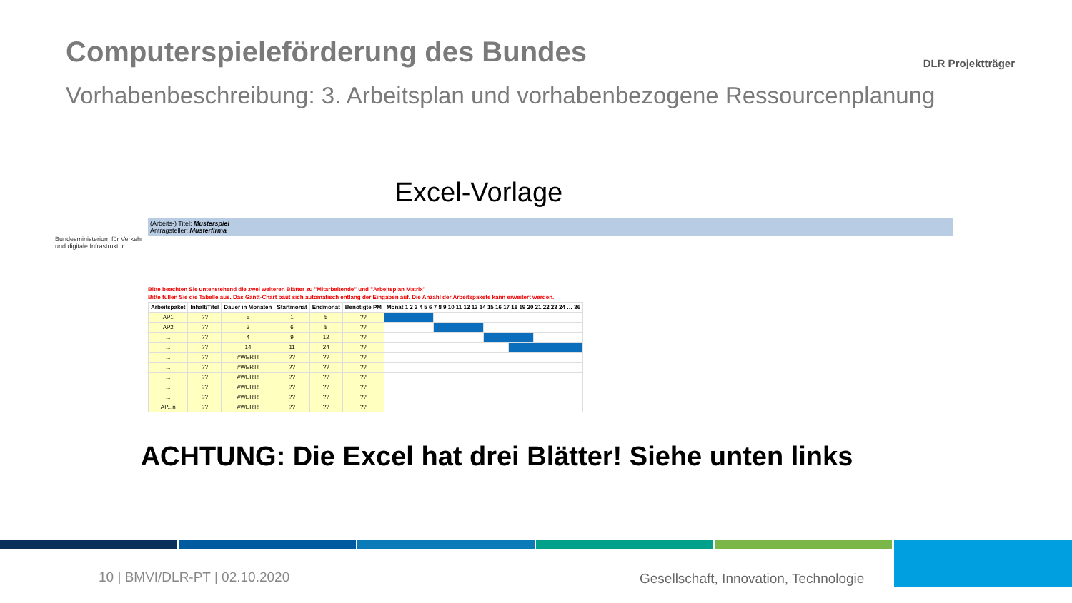Computerspieleförderung des Bundes
DLR Projektträger
Vorhabenbeschreibung: 3. Arbeitsplan und vorhabenbezogene Ressourcenplanung
Excel-Vorlage
Bundesministerium für Verkehr und digitale Infrastruktur
(Arbeits-) Titel: Musterspiel
Antragsteller: Musterfirma
Bitte beachten Sie untenstehend die zwei weiteren Blätter zu "Mitarbeitende" und "Arbeitsplan Matrix"
Bitte füllen Sie die Tabelle aus. Das Gantt-Chart baut sich automatisch entlang der Eingaben auf. Die Anzahl der Arbeitspakete kann erweitert werden.
| Arbeitspaket | Inhalt/Titel | Dauer in Monaten | Startmonat | Endmonat | Benötigte PM | Monat 1 2 3 4 5 6 7 8 9 10 11 12 13 14 15 16 17 18 19 20 21 22 23 24 … 36 | | | | |
| --- | --- | --- | --- | --- | --- | --- | --- | --- | --- | --- |
| AP1 | ?? | 5 | 1 | 5 | ?? | | | | | |
| AP2 | ?? | 3 | 6 | 8 | ?? | | | | | |
| ... | ?? | 4 | 9 | 12 | ?? | | | | | |
| ... | ?? | 14 | 11 | 24 | ?? | | | | | |
| ... | ?? | #WERT! | ?? | ?? | ?? | | | | | |
| ... | ?? | #WERT! | ?? | ?? | ?? | | | | | |
| ... | ?? | #WERT! | ?? | ?? | ?? | | | | | |
| ... | ?? | #WERT! | ?? | ?? | ?? | | | | | |
| ... | ?? | #WERT! | ?? | ?? | ?? | | | | | |
| AP...n | ?? | #WERT! | ?? | ?? | ?? | | | | | |
ACHTUNG: Die Excel hat drei Blätter! Siehe unten links
10 | BMVI/DLR-PT | 02.10.2020
Gesellschaft, Innovation, Technologie